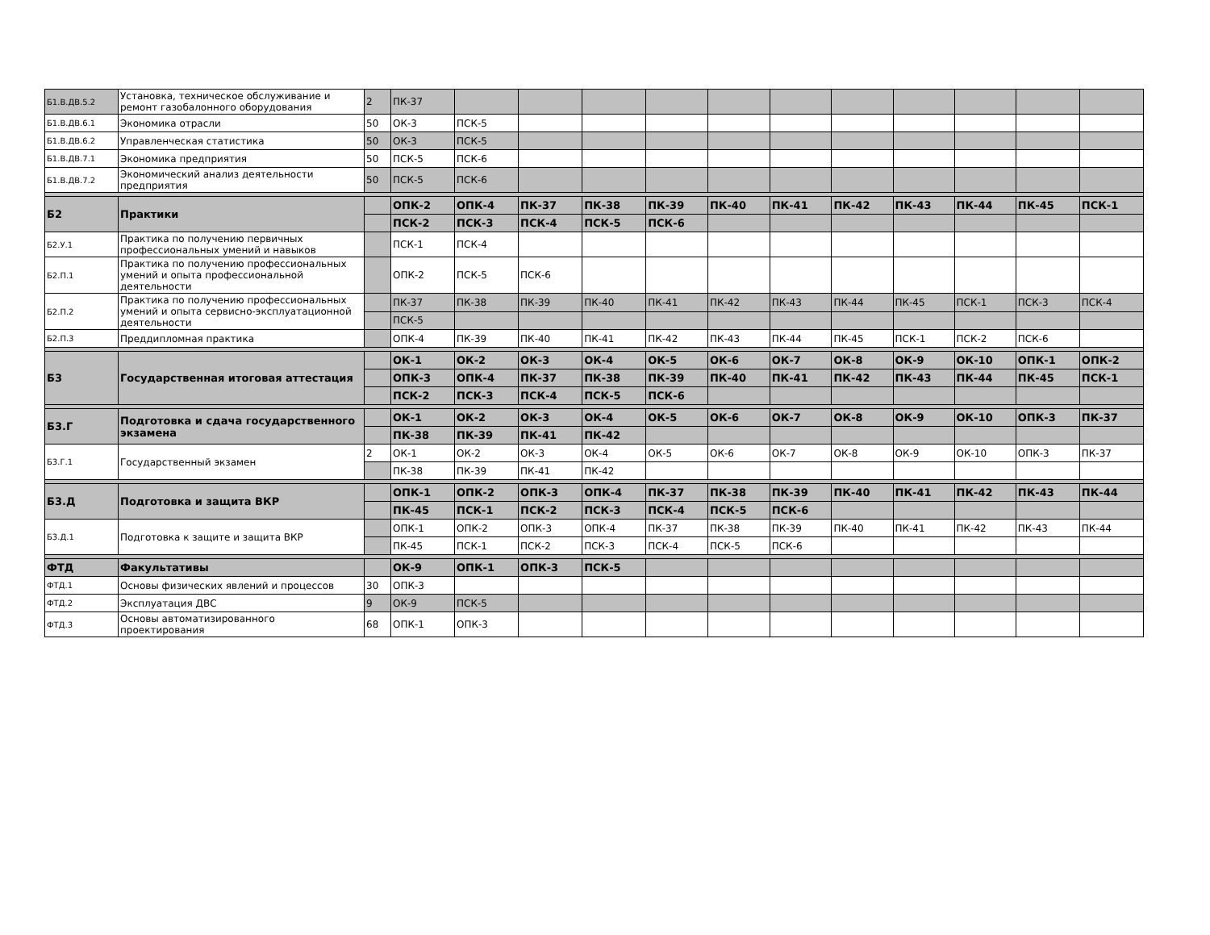| Б1.В.ДВ.5.2 | Установка, техническое обслуживание и ремонт газобалонного оборудования | 2 | ПК-37 | | | | | | | | | | | |
| Б1.В.ДВ.6.1 | Экономика отрасли | 50 | ОК-3 | ПСК-5 | | | | | | | | | | |
| Б1.В.ДВ.6.2 | Управленческая статистика | 50 | ОК-3 | ПСК-5 | | | | | | | | | | |
| Б1.В.ДВ.7.1 | Экономика предприятия | 50 | ПСК-5 | ПСК-6 | | | | | | | | | | |
| Б1.В.ДВ.7.2 | Экономический анализ деятельности предприятия | 50 | ПСК-5 | ПСК-6 | | | | | | | | | | |
| Б2 | Практики | | ОПК-2 | ОПК-4 | ПК-37 | ПК-38 | ПК-39 | ПК-40 | ПК-41 | ПК-42 | ПК-43 | ПК-44 | ПК-45 | ПСК-1 |
| | | | ПСК-2 | ПСК-3 | ПСК-4 | ПСК-5 | ПСК-6 | | | | | | | |
| Б2.У.1 | Практика по получению первичных профессиональных умений и навыков | | ПСК-1 | ПСК-4 | | | | | | | | | | |
| Б2.П.1 | Практика по получению профессиональных умений и опыта профессиональной деятельности | | ОПК-2 | ПСК-5 | ПСК-6 | | | | | | | | | |
| Б2.П.2 | Практика по получению профессиональных умений и опыта сервисно-эксплуатационной деятельности | | ПК-37 | ПК-38 | ПК-39 | ПК-40 | ПК-41 | ПК-42 | ПК-43 | ПК-44 | ПК-45 | ПСК-1 | ПСК-3 | ПСК-4 |
| | | | ПСК-5 | | | | | | | | | | | |
| Б2.П.3 | Преддипломная практика | | ОПК-4 | ПК-39 | ПК-40 | ПК-41 | ПК-42 | ПК-43 | ПК-44 | ПК-45 | ПСК-1 | ПСК-2 | ПСК-6 | |
| Б3 | Государственная итоговая аттестация | | ОК-1 | ОК-2 | ОК-3 | ОК-4 | ОК-5 | ОК-6 | ОК-7 | ОК-8 | ОК-9 | ОК-10 | ОПК-1 | ОПК-2 |
| | | | ОПК-3 | ОПК-4 | ПК-37 | ПК-38 | ПК-39 | ПК-40 | ПК-41 | ПК-42 | ПК-43 | ПК-44 | ПК-45 | ПСК-1 |
| | | | ПСК-2 | ПСК-3 | ПСК-4 | ПСК-5 | ПСК-6 | | | | | | | |
| Б3.Г | Подготовка и сдача государственного экзамена | | ОК-1 | ОК-2 | ОК-3 | ОК-4 | ОК-5 | ОК-6 | ОК-7 | ОК-8 | ОК-9 | ОК-10 | ОПК-3 | ПК-37 |
| | | | ПК-38 | ПК-39 | ПК-41 | ПК-42 | | | | | | | | |
| Б3.Г.1 | Государственный экзамен | 2 | ОК-1 | ОК-2 | ОК-3 | ОК-4 | ОК-5 | ОК-6 | ОК-7 | ОК-8 | ОК-9 | ОК-10 | ОПК-3 | ПК-37 |
| | | | ПК-38 | ПК-39 | ПК-41 | ПК-42 | | | | | | | | |
| Б3.Д | Подготовка и защита ВКР | | ОПК-1 | ОПК-2 | ОПК-3 | ОПК-4 | ПК-37 | ПК-38 | ПК-39 | ПК-40 | ПК-41 | ПК-42 | ПК-43 | ПК-44 |
| | | | ПК-45 | ПСК-1 | ПСК-2 | ПСК-3 | ПСК-4 | ПСК-5 | ПСК-6 | | | | | |
| Б3.Д.1 | Подготовка к защите и защита ВКР | | ОПК-1 | ОПК-2 | ОПК-3 | ОПК-4 | ПК-37 | ПК-38 | ПК-39 | ПК-40 | ПК-41 | ПК-42 | ПК-43 | ПК-44 |
| | | | ПК-45 | ПСК-1 | ПСК-2 | ПСК-3 | ПСК-4 | ПСК-5 | ПСК-6 | | | | | |
| ФТД | Факультативы | | ОК-9 | ОПК-1 | ОПК-3 | ПСК-5 | | | | | | | | |
| ФТД.1 | Основы физических явлений и процессов | 30 | ОПК-3 | | | | | | | | | | | |
| ФТД.2 | Эксплуатация ДВС | 9 | ОК-9 | ПСК-5 | | | | | | | | | | |
| ФТД.3 | Основы автоматизированного проектирования | 68 | ОПК-1 | ОПК-3 | | | | | | | | | | |